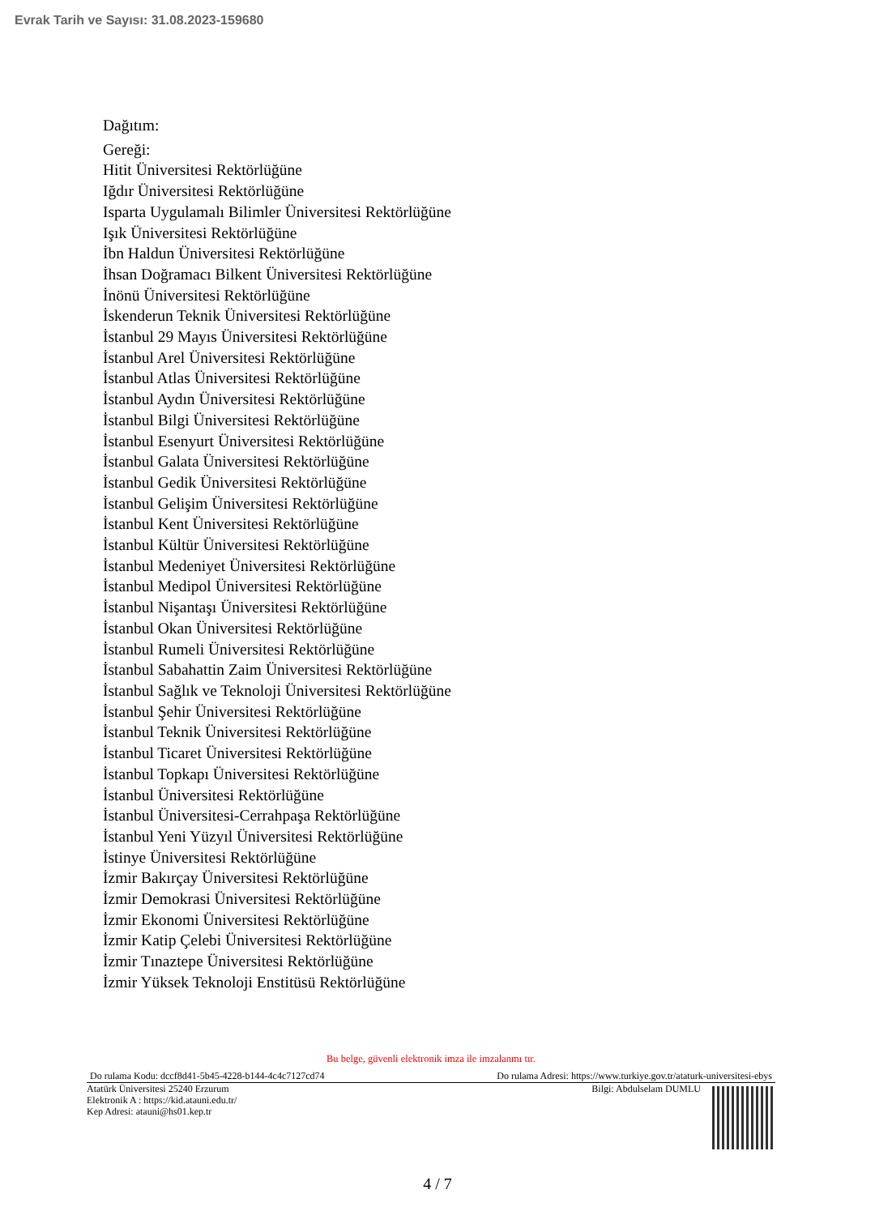Evrak Tarih ve Sayısı: 31.08.2023-159680
Dağıtım:
Gereği:
Hitit Üniversitesi Rektörlüğüne
Iğdır Üniversitesi Rektörlüğüne
Isparta Uygulamalı Bilimler Üniversitesi Rektörlüğüne
Işık Üniversitesi Rektörlüğüne
İbn Haldun Üniversitesi Rektörlüğüne
İhsan Doğramacı Bilkent Üniversitesi Rektörlüğüne
İnönü Üniversitesi Rektörlüğüne
İskenderun Teknik Üniversitesi Rektörlüğüne
İstanbul 29 Mayıs Üniversitesi Rektörlüğüne
İstanbul Arel Üniversitesi Rektörlüğüne
İstanbul Atlas Üniversitesi Rektörlüğüne
İstanbul Aydın Üniversitesi Rektörlüğüne
İstanbul Bilgi Üniversitesi Rektörlüğüne
İstanbul Esenyurt Üniversitesi Rektörlüğüne
İstanbul Galata Üniversitesi Rektörlüğüne
İstanbul Gedik Üniversitesi Rektörlüğüne
İstanbul Gelişim Üniversitesi Rektörlüğüne
İstanbul Kent Üniversitesi Rektörlüğüne
İstanbul Kültür Üniversitesi Rektörlüğüne
İstanbul Medeniyet Üniversitesi Rektörlüğüne
İstanbul Medipol Üniversitesi Rektörlüğüne
İstanbul Nişantaşı Üniversitesi Rektörlüğüne
İstanbul Okan Üniversitesi Rektörlüğüne
İstanbul Rumeli Üniversitesi Rektörlüğüne
İstanbul Sabahattin Zaim Üniversitesi Rektörlüğüne
İstanbul Sağlık ve Teknoloji Üniversitesi Rektörlüğüne
İstanbul Şehir Üniversitesi Rektörlüğüne
İstanbul Teknik Üniversitesi Rektörlüğüne
İstanbul Ticaret Üniversitesi Rektörlüğüne
İstanbul Topkapı Üniversitesi Rektörlüğüne
İstanbul Üniversitesi Rektörlüğüne
İstanbul Üniversitesi-Cerrahpaşa Rektörlüğüne
İstanbul Yeni Yüzyıl Üniversitesi Rektörlüğüne
İstinye Üniversitesi Rektörlüğüne
İzmir Bakırçay Üniversitesi Rektörlüğüne
İzmir Demokrasi Üniversitesi Rektörlüğüne
İzmir Ekonomi Üniversitesi Rektörlüğüne
İzmir Katip Çelebi Üniversitesi Rektörlüğüne
İzmir Tınaztepe Üniversitesi Rektörlüğüne
İzmir Yüksek Teknoloji Enstitüsü Rektörlüğüne
Bu belge, güvenli elektronik imza ile imzalanmı tır.
Do rulama Kodu: dccf8d41-5b45-4228-b144-4c4c7127cd74 Do rulama Adresi: https://www.turkiye.gov.tr/ataturk-universitesi-ebys
Atatürk Üniversitesi 25240 Erzurum
Elektronik A : https://kid.atauni.edu.tr/
Kep Adresi: atauni@hs01.kep.tr
Bilgi: Abdulselam DUMLU
4 / 7